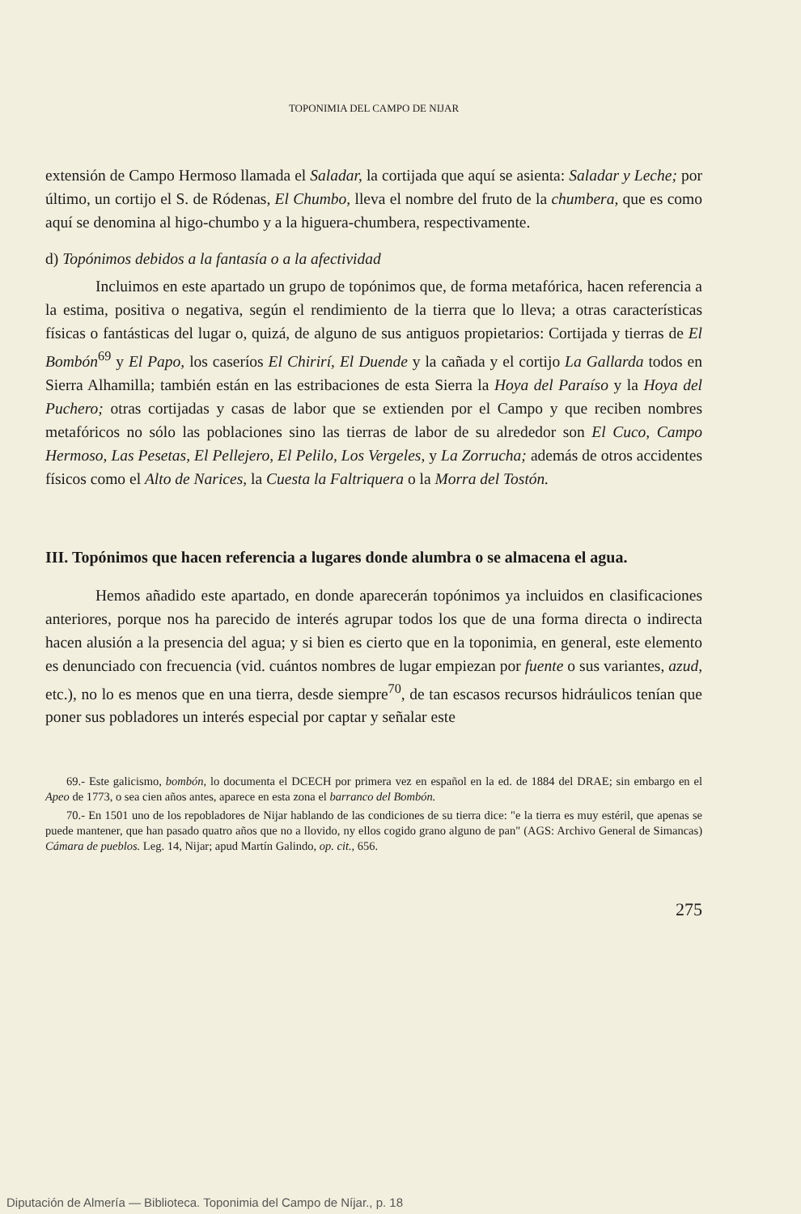TOPONIMIA DEL CAMPO DE NIJAR
extensión de Campo Hermoso llamada el Saladar, la cortijada que aquí se asienta: Saladar y Leche; por último, un cortijo el S. de Ródenas, El Chumbo, lleva el nombre del fruto de la chumbera, que es como aquí se denomina al higo-chumbo y a la higuera-chumbera, respectivamente.
d) Topónimos debidos a la fantasía o a la afectividad
Incluimos en este apartado un grupo de topónimos que, de forma metafórica, hacen referencia a la estima, positiva o negativa, según el rendimiento de la tierra que lo lleva; a otras características físicas o fantásticas del lugar o, quizá, de alguno de sus antiguos propietarios: Cortijada y tierras de El Bombón<sup>69</sup> y El Papo, los caseríos El Chirirí, El Duende y la cañada y el cortijo La Gallarda todos en Sierra Alhamilla; también están en las estribaciones de esta Sierra la Hoya del Paraíso y la Hoya del Puchero; otras cortijadas y casas de labor que se extienden por el Campo y que reciben nombres metafóricos no sólo las poblaciones sino las tierras de labor de su alrededor son El Cuco, Campo Hermoso, Las Pesetas, El Pellejero, El Pelilo, Los Vergeles, y La Zorrucha; además de otros accidentes físicos como el Alto de Narices, la Cuesta la Faltriquera o la Morra del Tostón.
III. Topónimos que hacen referencia a lugares donde alumbra o se almacena el agua.
Hemos añadido este apartado, en donde aparecerán topónimos ya incluidos en clasificaciones anteriores, porque nos ha parecido de interés agrupar todos los que de una forma directa o indirecta hacen alusión a la presencia del agua; y si bien es cierto que en la toponimia, en general, este elemento es denunciado con frecuencia (vid. cuántos nombres de lugar empiezan por fuente o sus variantes, azud, etc.), no lo es menos que en una tierra, desde siempre<sup>70</sup>, de tan escasos recursos hidráulicos tenían que poner sus pobladores un interés especial por captar y señalar este
69.- Este galicismo, bombón, lo documenta el DCECH por primera vez en español en la ed. de 1884 del DRAE; sin embargo en el Apeo de 1773, o sea cien años antes, aparece en esta zona el barranco del Bombón.
70.- En 1501 uno de los repobladores de Nijar hablando de las condiciones de su tierra dice: "e la tierra es muy estéril, que apenas se puede mantener, que han pasado quatro años que no a llovido, ny ellos cogido grano alguno de pan" (AGS: Archivo General de Simancas) Cámara de pueblos. Leg. 14, Nijar; apud Martín Galindo, op. cit., 656.
275
Diputación de Almería — Biblioteca. Toponimia del Campo de Níjar., p. 18